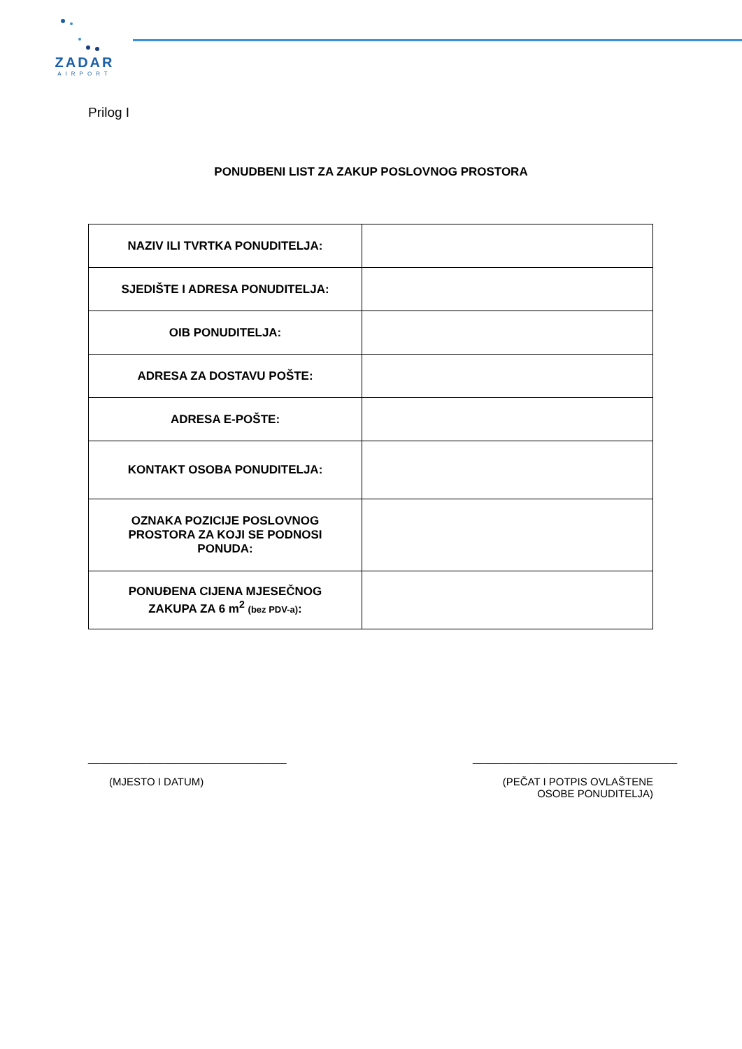ZADAR
AIRPORT
Prilog I
PONUDBENI LIST ZA ZAKUP POSLOVNOG PROSTORA
| NAZIV ILI TVRTKA PONUDITELJA: | |
| SJEDIŠTE I ADRESA PONUDITELJA: | |
| OIB PONUDITELJA: | |
| ADRESA ZA DOSTAVU POŠTE: | |
| ADRESA E-POŠTE: | |
| KONTAKT OSOBA PONUDITELJA: | |
| OZNAKA POZICIJE POSLOVNOG PROSTORA ZA KOJI SE PODNOSI PONUDA: | |
| PONUĐENA CIJENA MJESEČNOG ZAKUPA ZA 6 m<sup>2</sup> (bez PDV-a) : | |
__________________________________
(MJESTO I DATUM)
___________________________________
(PEČAT I POTPIS OVLAŠTENE
OSOBE PONUDITELJA)